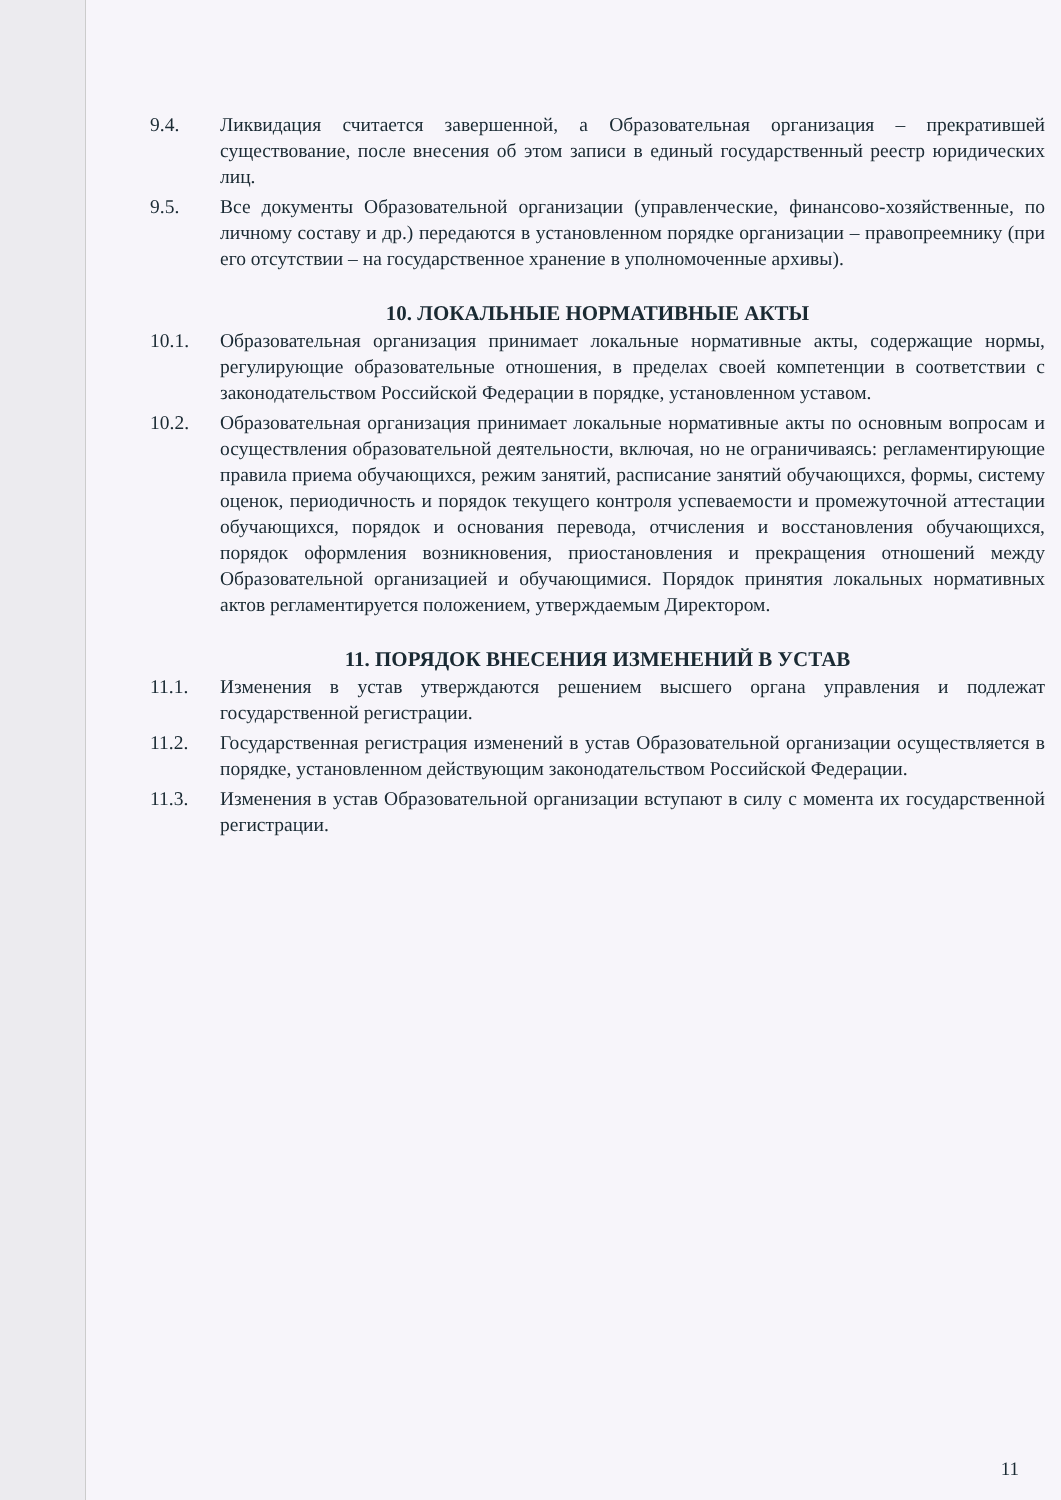9.4. Ликвидация считается завершенной, а Образовательная организация – прекратившей существование, после внесения об этом записи в единый государственный реестр юридических лиц.
9.5. Все документы Образовательной организации (управленческие, финансово-хозяйственные, по личному составу и др.) передаются в установленном порядке организации – правопреемнику (при его отсутствии – на государственное хранение в уполномоченные архивы).
10. ЛОКАЛЬНЫЕ НОРМАТИВНЫЕ АКТЫ
10.1. Образовательная организация принимает локальные нормативные акты, содержащие нормы, регулирующие образовательные отношения, в пределах своей компетенции в соответствии с законодательством Российской Федерации в порядке, установленном уставом.
10.2. Образовательная организация принимает локальные нормативные акты по основным вопросам и осуществления образовательной деятельности, включая, но не ограничиваясь: регламентирующие правила приема обучающихся, режим занятий, расписание занятий обучающихся, формы, систему оценок, периодичность и порядок текущего контроля успеваемости и промежуточной аттестации обучающихся, порядок и основания перевода, отчисления и восстановления обучающихся, порядок оформления возникновения, приостановления и прекращения отношений между Образовательной организацией и обучающимися. Порядок принятия локальных нормативных актов регламентируется положением, утверждаемым Директором.
11. ПОРЯДОК ВНЕСЕНИЯ ИЗМЕНЕНИЙ В УСТАВ
11.1. Изменения в устав утверждаются решением высшего органа управления и подлежат государственной регистрации.
11.2. Государственная регистрация изменений в устав Образовательной организации осуществляется в порядке, установленном действующим законодательством Российской Федерации.
11.3. Изменения в устав Образовательной организации вступают в силу с момента их государственной регистрации.
11